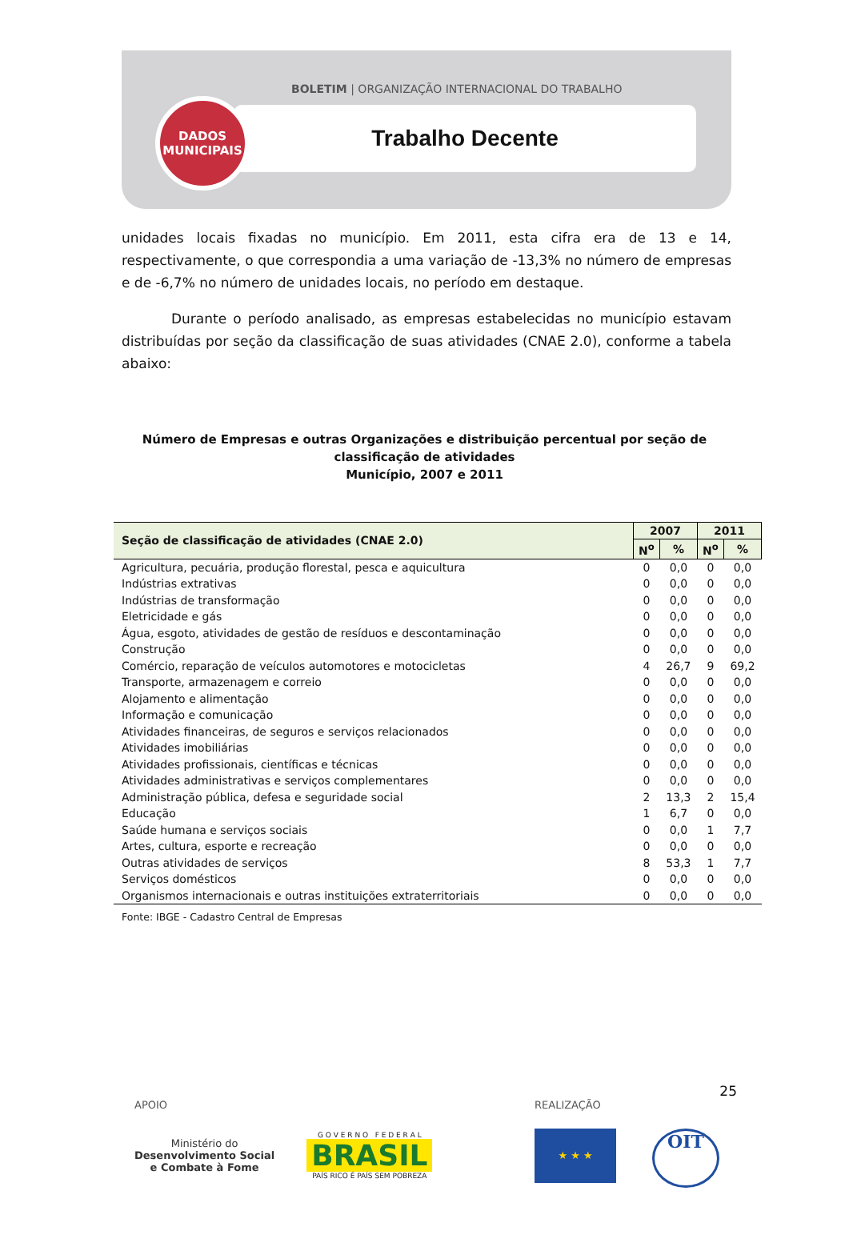BOLETIM | ORGANIZAÇÃO INTERNACIONAL DO TRABALHO
DADOS
MUNICIPAIS
Trabalho Decente
unidades locais fixadas no município. Em 2011, esta cifra era de 13 e 14, respectivamente, o que correspondia a uma variação de -13,3% no número de empresas e de -6,7% no número de unidades locais, no período em destaque.
Durante o período analisado, as empresas estabelecidas no município estavam distribuídas por seção da classificação de suas atividades (CNAE 2.0), conforme a tabela abaixo:
Número de Empresas e outras Organizações e distribuição percentual por seção de classificação de atividades
Município, 2007 e 2011
| Seção de classificação de atividades (CNAE 2.0) | 2007 | | 2011 | |
| --- | --- | --- | --- | --- |
| | N<sup>o</sup> | % | N<sup>o</sup> | % |
| Agricultura, pecuária, produção florestal, pesca e aquicultura | 0 | 0,0 | 0 | 0,0 |
| Indústrias extrativas | 0 | 0,0 | 0 | 0,0 |
| Indústrias de transformação | 0 | 0,0 | 0 | 0,0 |
| Eletricidade e gás | 0 | 0,0 | 0 | 0,0 |
| Água, esgoto, atividades de gestão de resíduos e descontaminação | 0 | 0,0 | 0 | 0,0 |
| Construção | 0 | 0,0 | 0 | 0,0 |
| Comércio, reparação de veículos automotores e motocicletas | 4 | 26,7 | 9 | 69,2 |
| Transporte, armazenagem e correio | 0 | 0,0 | 0 | 0,0 |
| Alojamento e alimentação | 0 | 0,0 | 0 | 0,0 |
| Informação e comunicação | 0 | 0,0 | 0 | 0,0 |
| Atividades financeiras, de seguros e serviços relacionados | 0 | 0,0 | 0 | 0,0 |
| Atividades imobiliárias | 0 | 0,0 | 0 | 0,0 |
| Atividades profissionais, científicas e técnicas | 0 | 0,0 | 0 | 0,0 |
| Atividades administrativas e serviços complementares | 0 | 0,0 | 0 | 0,0 |
| Administração pública, defesa e seguridade social | 2 | 13,3 | 2 | 15,4 |
| Educação | 1 | 6,7 | 0 | 0,0 |
| Saúde humana e serviços sociais | 0 | 0,0 | 1 | 7,7 |
| Artes, cultura, esporte e recreação | 0 | 0,0 | 0 | 0,0 |
| Outras atividades de serviços | 8 | 53,3 | 1 | 7,7 |
| Serviços domésticos | 0 | 0,0 | 0 | 0,0 |
| Organismos internacionais e outras instituições extraterritoriais | 0 | 0,0 | 0 | 0,0 |
Fonte: IBGE - Cadastro Central de Empresas
25
APOIO
Ministério do
Desenvolvimento Social
e Combate à Fome
G O V E R N O F E D E R A L
BRASIL
PAÍS RICO É PAÍS SEM POBREZA
REALIZAÇÃO
★ ★ ★
OIT